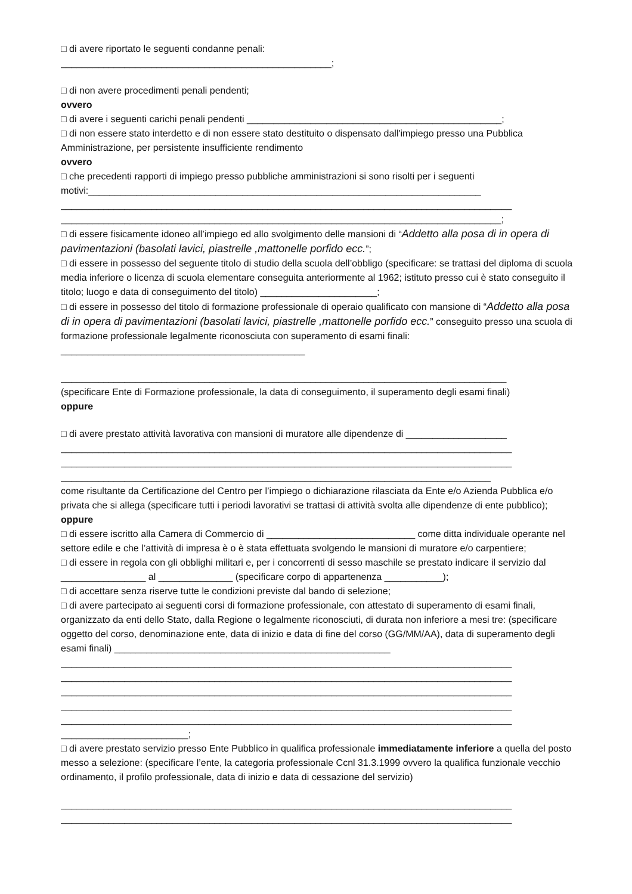□ di avere riportato le seguenti condanne penali:
___________________________________________________;
□ di non avere procedimenti penali pendenti;
ovvero
□ di avere i seguenti carichi penali pendenti ________________________________________________;
□ di non essere stato interdetto e di non essere stato destituito o dispensato dall'impiego presso una Pubblica Amministrazione, per persistente insufficiente rendimento
ovvero
□ che precedenti rapporti di impiego presso pubbliche amministrazioni si sono risolti per i seguenti motivi:__________________________________________________________________________
_____________________________________________________________________________________
___________________________________________________________________________________;
□ di essere fisicamente idoneo all’impiego ed allo svolgimento delle mansioni di “Addetto alla posa di in opera di pavimentazioni (basolati lavici, piastrelle ,mattonelle porfido ecc.”;
□ di essere in possesso del seguente titolo di studio della scuola dell’obbligo (specificare: se trattasi del diploma di scuola media inferiore o licenza di scuola elementare conseguita anteriormente al 1962; istituto presso cui è stato conseguito il titolo; luogo e data di conseguimento del titolo) ______________________;
□ di essere in possesso del titolo di formazione professionale di operaio qualificato con mansione di “Addetto alla posa di in opera di pavimentazioni (basolati lavici, piastrelle ,mattonelle porfido ecc.” conseguito presso una scuola di formazione professionale legalmente riconosciuta con superamento di esami finali: ______________________________________________
____________________________________________________________________________________
(specificare Ente di Formazione professionale, la data di conseguimento, il superamento degli esami finali)
oppure
□ di avere prestato attività lavorativa con mansioni di muratore alle dipendenze di ___________________
_____________________________________________________________________________________
_____________________________________________________________________________________
_________________________________________________________________________________
come risultante da Certificazione del Centro per l’impiego o dichiarazione rilasciata da Ente e/o Azienda Pubblica e/o privata che si allega (specificare tutti i periodi lavorativi se trattasi di attività svolta alle dipendenze di ente pubblico);
oppure
□ di essere iscritto alla Camera di Commercio di ____________________________ come ditta individuale operante nel settore edile e che l’attività di impresa è o è stata effettuata svolgendo le mansioni di muratore e/o carpentiere;
□ di essere in regola con gli obblighi militari e, per i concorrenti di sesso maschile se prestato indicare il servizio dal ________________ al ______________ (specificare corpo di appartenenza ___________);
□ di accettare senza riserve tutte le condizioni previste dal bando di selezione;
□ di avere partecipato ai seguenti corsi di formazione professionale, con attestato di superamento di esami finali, organizzato da enti dello Stato, dalla Regione o legalmente riconosciuti, di durata non inferiore a mesi tre: (specificare oggetto del corso, denominazione ente, data di inizio e data di fine del corso (GG/MM/AA), data di superamento degli esami finali) ____________________________________________________
_____________________________________________________________________________________
_____________________________________________________________________________________
_____________________________________________________________________________________
_____________________________________________________________________________________
_____________________________________________________________________________________
________________________;
□ di avere prestato servizio presso Ente Pubblico in qualifica professionale immediatamente inferiore a quella del posto messo a selezione: (specificare l’ente, la categoria professionale Ccnl 31.3.1999 ovvero la qualifica funzionale vecchio ordinamento, il profilo professionale, data di inizio e data di cessazione del servizio)
_____________________________________________________________________________________
_____________________________________________________________________________________